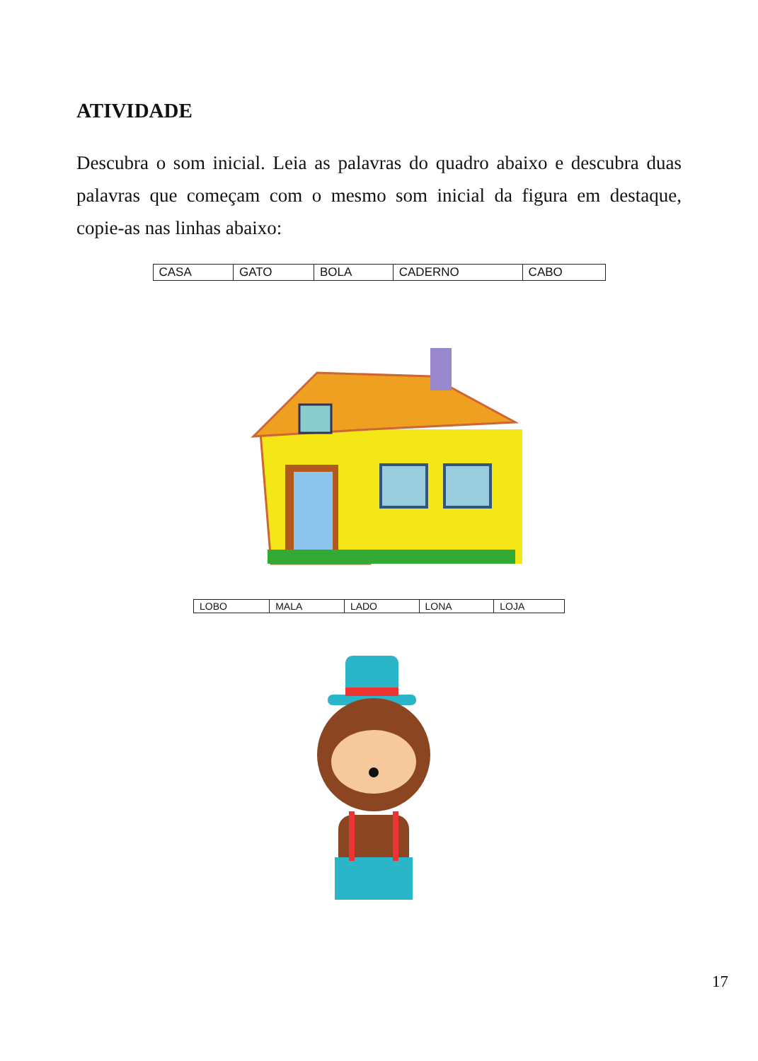ATIVIDADE
Descubra o som inicial. Leia as palavras do quadro abaixo e descubra duas palavras que começam com o mesmo som inicial da figura em destaque, copie-as nas linhas abaixo:
| CASA | GATO | BOLA | CADERNO | CABO |
| LOBO | MALA | LADO | LONA | LOJA |
17